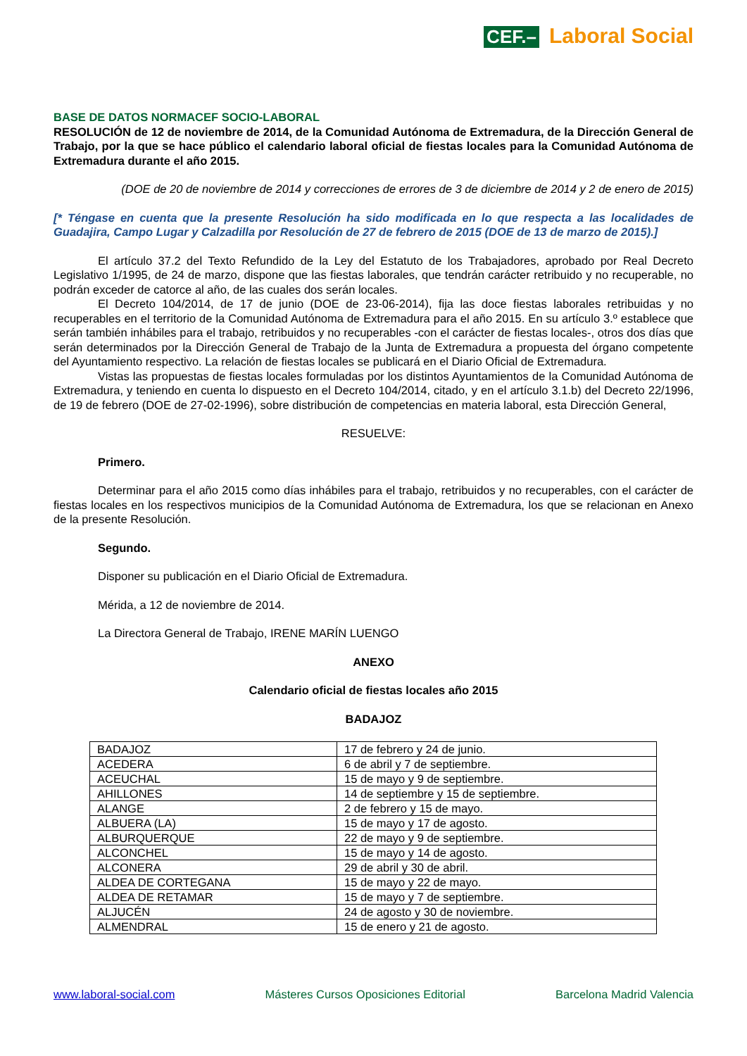CEF.– Laboral Social
BASE DE DATOS NORMACEF SOCIO-LABORAL
RESOLUCIÓN de 12 de noviembre de 2014, de la Comunidad Autónoma de Extremadura, de la Dirección General de Trabajo, por la que se hace público el calendario laboral oficial de fiestas locales para la Comunidad Autónoma de Extremadura durante el año 2015.
(DOE de 20 de noviembre de 2014 y correcciones de errores de 3 de diciembre de 2014 y 2 de enero de 2015)
[* Téngase en cuenta que la presente Resolución ha sido modificada en lo que respecta a las localidades de Guadajira, Campo Lugar y Calzadilla por Resolución de 27 de febrero de 2015 (DOE de 13 de marzo de 2015).]
El artículo 37.2 del Texto Refundido de la Ley del Estatuto de los Trabajadores, aprobado por Real Decreto Legislativo 1/1995, de 24 de marzo, dispone que las fiestas laborales, que tendrán carácter retribuido y no recuperable, no podrán exceder de catorce al año, de las cuales dos serán locales.
El Decreto 104/2014, de 17 de junio (DOE de 23-06-2014), fija las doce fiestas laborales retribuidas y no recuperables en el territorio de la Comunidad Autónoma de Extremadura para el año 2015. En su artículo 3.º establece que serán también inhábiles para el trabajo, retribuidos y no recuperables -con el carácter de fiestas locales-, otros dos días que serán determinados por la Dirección General de Trabajo de la Junta de Extremadura a propuesta del órgano competente del Ayuntamiento respectivo. La relación de fiestas locales se publicará en el Diario Oficial de Extremadura.
Vistas las propuestas de fiestas locales formuladas por los distintos Ayuntamientos de la Comunidad Autónoma de Extremadura, y teniendo en cuenta lo dispuesto en el Decreto 104/2014, citado, y en el artículo 3.1.b) del Decreto 22/1996, de 19 de febrero (DOE de 27-02-1996), sobre distribución de competencias en materia laboral, esta Dirección General,
RESUELVE:
Primero.
Determinar para el año 2015 como días inhábiles para el trabajo, retribuidos y no recuperables, con el carácter de fiestas locales en los respectivos municipios de la Comunidad Autónoma de Extremadura, los que se relacionan en Anexo de la presente Resolución.
Segundo.
Disponer su publicación en el Diario Oficial de Extremadura.
Mérida, a 12 de noviembre de 2014.
La Directora General de Trabajo, IRENE MARÍN LUENGO
ANEXO
Calendario oficial de fiestas locales año 2015
BADAJOZ
| BADAJOZ | 17 de febrero y 24 de junio. |
| ACEDERA | 6 de abril y 7 de septiembre. |
| ACEUCHAL | 15 de mayo y 9 de septiembre. |
| AHILLONES | 14 de septiembre y 15 de septiembre. |
| ALANGE | 2 de febrero y 15 de mayo. |
| ALBUERA (LA) | 15 de mayo y 17 de agosto. |
| ALBURQUERQUE | 22 de mayo y 9 de septiembre. |
| ALCONCHEL | 15 de mayo y 14 de agosto. |
| ALCONERA | 29 de abril y 30 de abril. |
| ALDEA DE CORTEGANA | 15 de mayo y 22 de mayo. |
| ALDEA DE RETAMAR | 15 de mayo y 7 de septiembre. |
| ALJUCÉN | 24 de agosto y 30 de noviembre. |
| ALMENDRAL | 15 de enero y 21 de agosto. |
www.laboral-social.com Másteres Cursos Oposiciones Editorial Barcelona Madrid Valencia